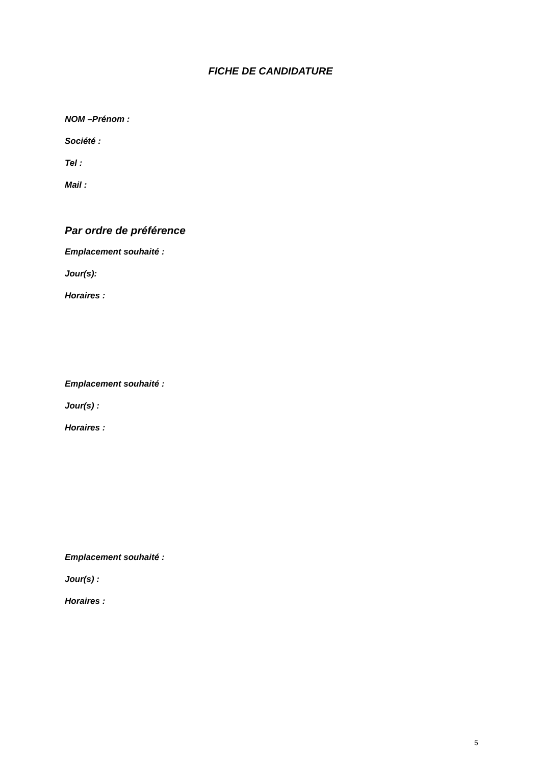FICHE DE CANDIDATURE
NOM –Prénom :
Société :
Tel :
Mail :
Par ordre de préférence
Emplacement souhaité :
Jour(s):
Horaires :
Emplacement souhaité :
Jour(s) :
Horaires :
Emplacement souhaité :
Jour(s) :
Horaires :
5